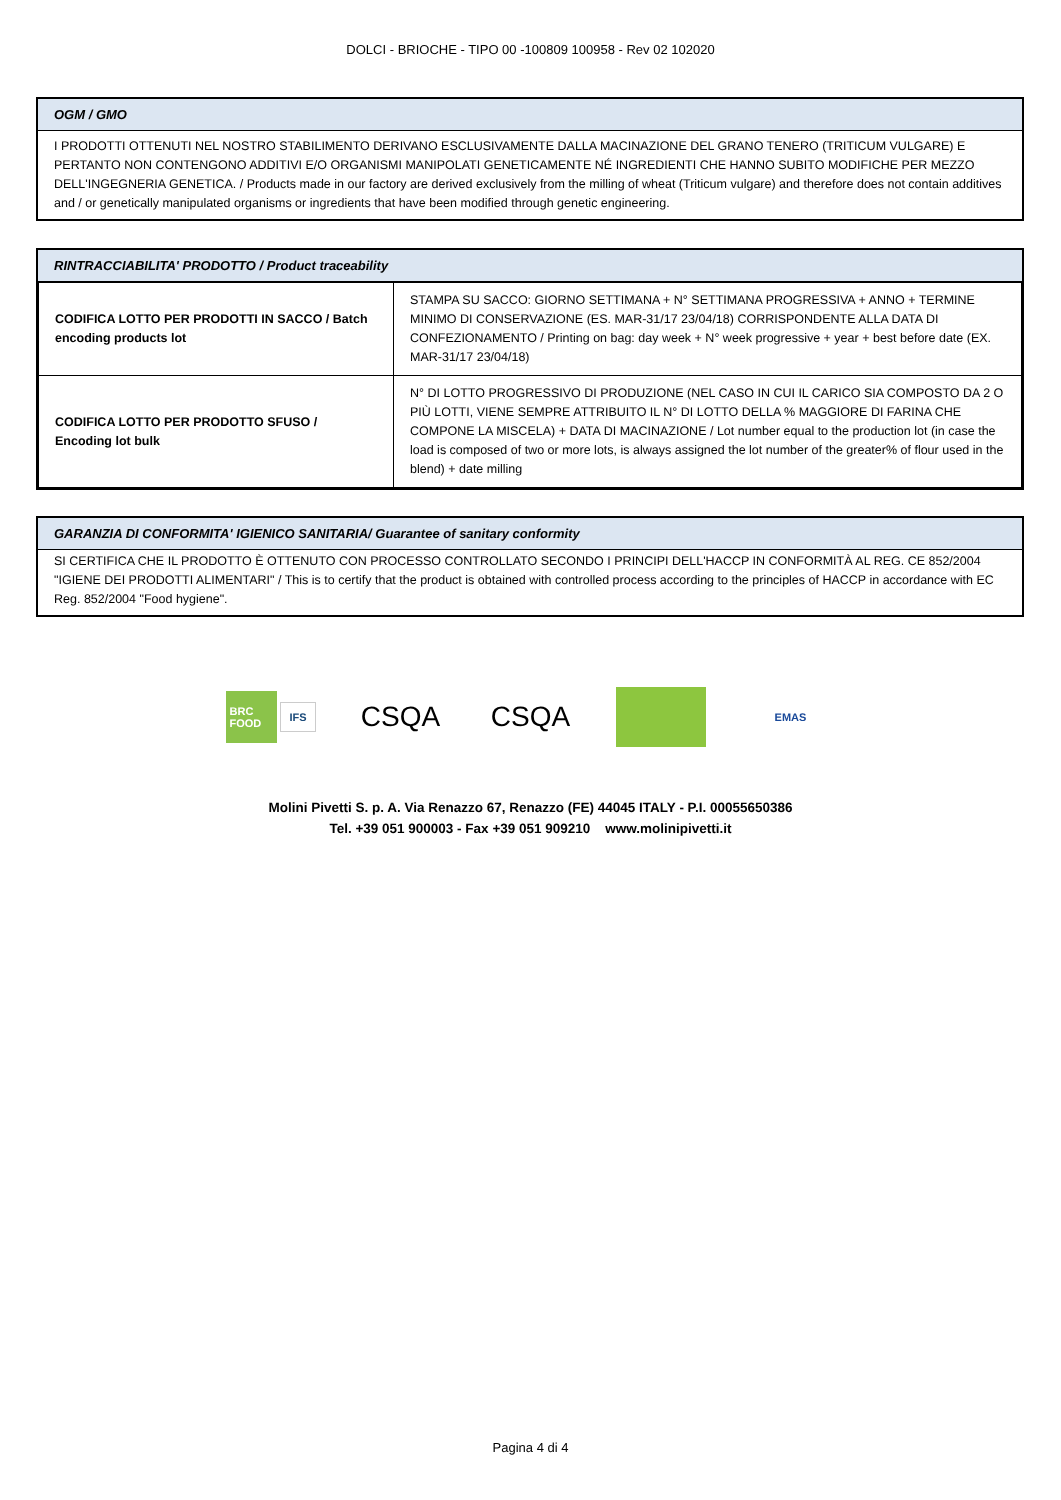DOLCI - BRIOCHE - TIPO 00 -100809 100958 - Rev 02 102020
OGM / GMO
I PRODOTTI OTTENUTI NEL NOSTRO STABILIMENTO DERIVANO ESCLUSIVAMENTE DALLA MACINAZIONE DEL GRANO TENERO (TRITICUM VULGARE) E PERTANTO NON CONTENGONO ADDITIVI E/O ORGANISMI MANIPOLATI GENETICAMENTE NÉ INGREDIENTI CHE HANNO SUBITO MODIFICHE PER MEZZO DELL'INGEGNERIA GENETICA. / Products made in our factory are derived exclusively from the milling of wheat (Triticum vulgare) and therefore does not contain additives and / or genetically manipulated organisms or ingredients that have been modified through genetic engineering.
RINTRACCIABILITA' PRODOTTO / Product traceability
| CODIFICA LOTTO PER PRODOTTI IN SACCO / Batch encoding products lot | STAMPA SU SACCO: GIORNO SETTIMANA + N° SETTIMANA PROGRESSIVA + ANNO + TERMINE MINIMO DI CONSERVAZIONE (ES. MAR-31/17 23/04/18) CORRISPONDENTE ALLA DATA DI CONFEZIONAMENTO / Printing on bag: day week + N° week progressive + year + best before date (EX. MAR-31/17 23/04/18) |
| CODIFICA LOTTO PER PRODOTTO SFUSO / Encoding lot bulk | N° DI LOTTO PROGRESSIVO DI PRODUZIONE (NEL CASO IN CUI IL CARICO SIA COMPOSTO DA 2 O PIÙ LOTTI, VIENE SEMPRE ATTRIBUITO IL N° DI LOTTO DELLA % MAGGIORE DI FARINA CHE COMPONE LA MISCELA) + DATA DI MACINAZIONE / Lot number equal to the production lot (in case the load is composed of two or more lots, is always assigned the lot number of the greater% of flour used in the blend) + date milling |
GARANZIA DI CONFORMITA' IGIENICO SANITARIA/ Guarantee of sanitary conformity
SI CERTIFICA CHE IL PRODOTTO È OTTENUTO CON PROCESSO CONTROLLATO SECONDO I PRINCIPI DELL'HACCP IN CONFORMITÀ AL REG. CE 852/2004 "IGIENE DEI PRODOTTI ALIMENTARI" / This is to certify that the product is obtained with controlled process according to the principles of HACCP in accordance with EC Reg. 852/2004 "Food hygiene".
BRC FOOD IFS
CSQA CSQA
EMAS
Molini Pivetti S. p. A. Via Renazzo 67, Renazzo (FE) 44045 ITALY - P.I. 00055650386
Tel. +39 051 900003 - Fax +39 051 909210 www.molinipivetti.it
Pagina 4 di 4